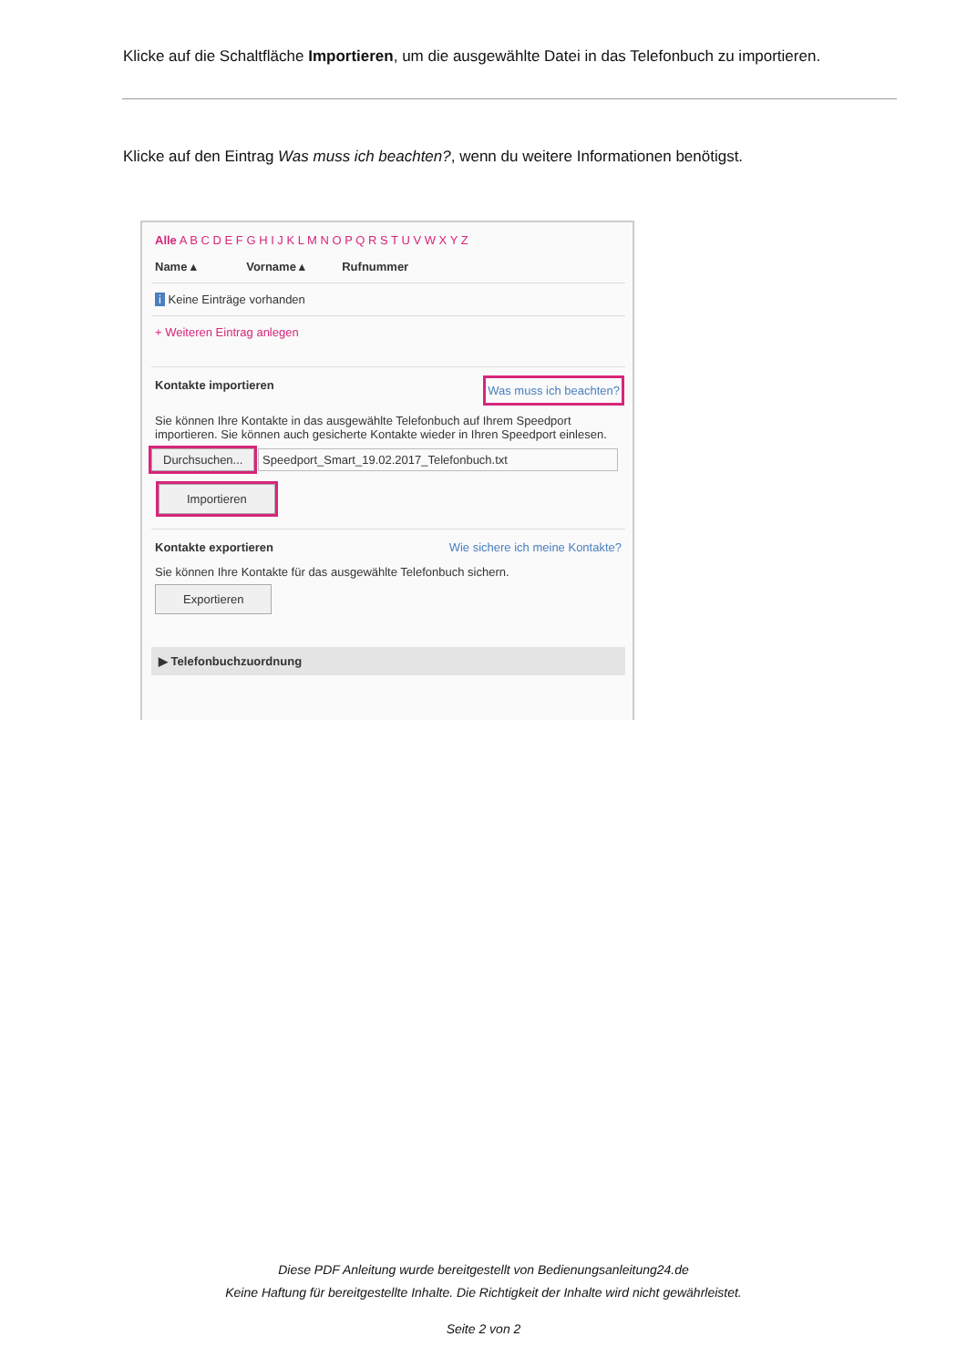Klicke auf die Schaltfläche Importieren, um die ausgewählte Datei in das Telefonbuch zu importieren.
Klicke auf den Eintrag Was muss ich beachten?, wenn du weitere Informationen benötigst.
Alle A B C D E F G H I J K L M N O P Q R S T U V W X Y Z
Name ▴ Vorname ▴ Rufnummer
i Keine Einträge vorhanden
+ Weiteren Eintrag anlegen
Kontakte importieren Was muss ich beachten?
Sie können Ihre Kontakte in das ausgewählte Telefonbuch auf Ihrem Speedport importieren. Sie können auch gesicherte Kontakte wieder in Ihren Speedport einlesen.
Durchsuchen... Speedport_Smart_19.02.2017_Telefonbuch.txt
Importieren
Kontakte exportieren Wie sichere ich meine Kontakte?
Sie können Ihre Kontakte für das ausgewählte Telefonbuch sichern.
Exportieren
▶ Telefonbuchzuordnung
Diese PDF Anleitung wurde bereitgestellt von Bedienungsanleitung24.de
Keine Haftung für bereitgestellte Inhalte. Die Richtigkeit der Inhalte wird nicht gewährleistet.
Seite 2 von 2